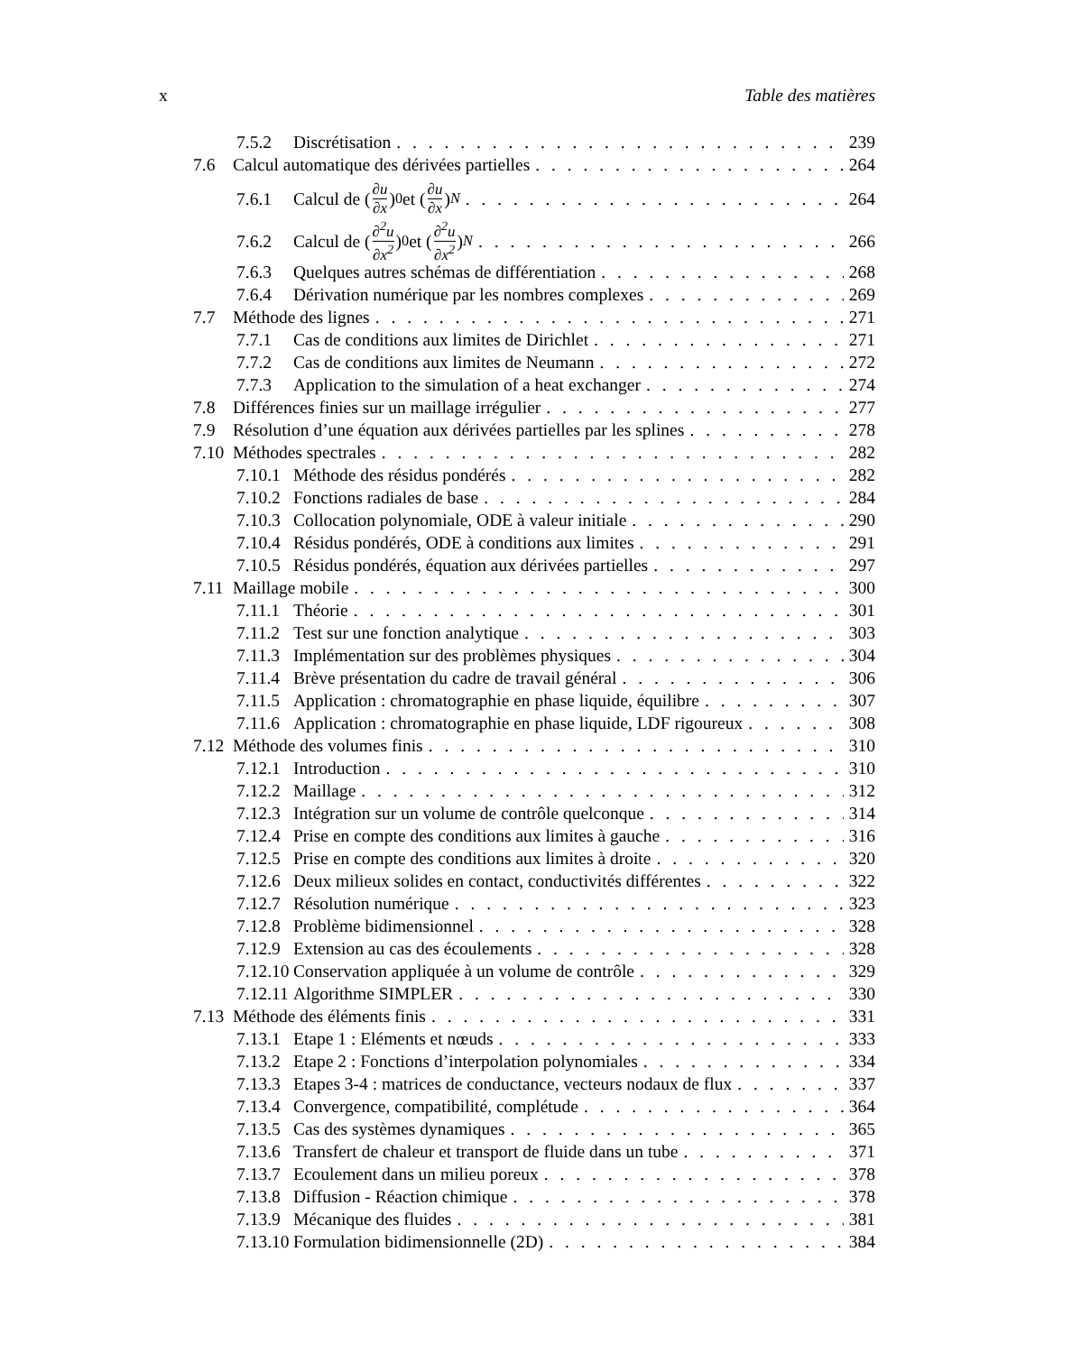x Table des matières
7.5.2 Discrétisation 239
7.6 Calcul automatique des dérivées partielles 264
7.6.1 Calcul de (∂u ∂x)<sub>0</sub> et (∂u ∂x)<sub>N</sub> 264
7.6.2 Calcul de (∂<sup>2</sup>u ∂x<sup>2</sup>)<sub>0</sub> et (∂<sup>2</sup>u ∂x<sup>2</sup>)<sub>N</sub> 266
7.6.3 Quelques autres schémas de différentiation 268
7.6.4 Dérivation numérique par les nombres complexes 269
7.7 Méthode des lignes 271
7.7.1 Cas de conditions aux limites de Dirichlet 271
7.7.2 Cas de conditions aux limites de Neumann 272
7.7.3 Application to the simulation of a heat exchanger 274
7.8 Différences finies sur un maillage irrégulier 277
7.9 Résolution d’une équation aux dérivées partielles par les splines 278
7.10 Méthodes spectrales 282
7.10.1 Méthode des résidus pondérés 282
7.10.2 Fonctions radiales de base 284
7.10.3 Collocation polynomiale, ODE à valeur initiale 290
7.10.4 Résidus pondérés, ODE à conditions aux limites 291
7.10.5 Résidus pondérés, équation aux dérivées partielles 297
7.11 Maillage mobile 300
7.11.1 Théorie 301
7.11.2 Test sur une fonction analytique 303
7.11.3 Implémentation sur des problèmes physiques 304
7.11.4 Brève présentation du cadre de travail général 306
7.11.5 Application : chromatographie en phase liquide, équilibre 307
7.11.6 Application : chromatographie en phase liquide, LDF rigoureux 308
7.12 Méthode des volumes finis 310
7.12.1 Introduction 310
7.12.2 Maillage 312
7.12.3 Intégration sur un volume de contrôle quelconque 314
7.12.4 Prise en compte des conditions aux limites à gauche 316
7.12.5 Prise en compte des conditions aux limites à droite 320
7.12.6 Deux milieux solides en contact, conductivités différentes 322
7.12.7 Résolution numérique 323
7.12.8 Problème bidimensionnel 328
7.12.9 Extension au cas des écoulements 328
7.12.10 Conservation appliquée à un volume de contrôle 329
7.12.11 Algorithme SIMPLER 330
7.13 Méthode des éléments finis 331
7.13.1 Etape 1 : Eléments et nœuds 333
7.13.2 Etape 2 : Fonctions d’interpolation polynomiales 334
7.13.3 Etapes 3-4 : matrices de conductance, vecteurs nodaux de flux 337
7.13.4 Convergence, compatibilité, complétude 364
7.13.5 Cas des systèmes dynamiques 365
7.13.6 Transfert de chaleur et transport de fluide dans un tube 371
7.13.7 Ecoulement dans un milieu poreux 378
7.13.8 Diffusion - Réaction chimique 378
7.13.9 Mécanique des fluides 381
7.13.10 Formulation bidimensionnelle (2D) 384